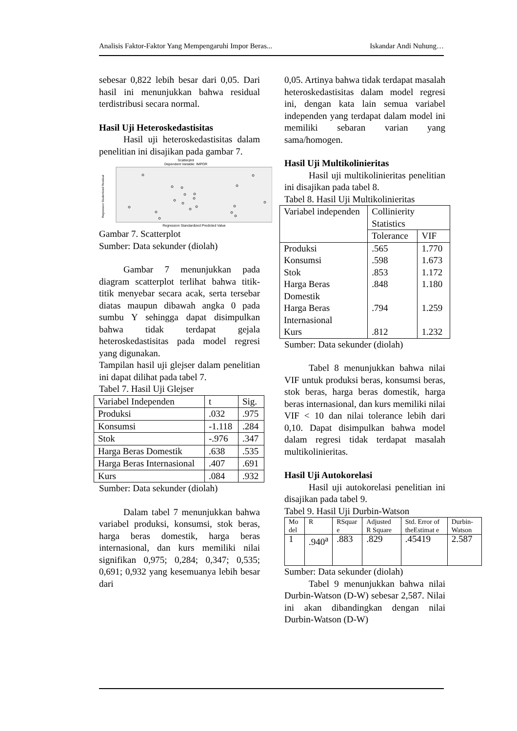Analisis Faktor-Faktor Yang Mempengaruhi Impor Beras... Iskandar Andi Nuhung…
sebesar 0,822 lebih besar dari 0,05. Dari hasil ini menunjukkan bahwa residual terdistribusi secara normal.
Hasil Uji Heteroskedastisitas
Hasil uji heteroskedastisitas dalam penelitian ini disajikan pada gambar 7.
Scatterplot
Dependent Variable: IMPOR
Regression Studentized Residual
Regression Standardized Predicted Value
Gambar 7. Scatterplot
Sumber: Data sekunder (diolah)
Gambar 7 menunjukkan pada diagram scatterplot terlihat bahwa titik-titik menyebar secara acak, serta tersebar diatas maupun dibawah angka 0 pada sumbu Y sehingga dapat disimpulkan bahwa tidak terdapat gejala heteroskedastisitas pada model regresi yang digunakan.
Tampilan hasil uji glejser dalam penelitian ini dapat dilihat pada tabel 7.
Tabel 7. Hasil Uji Glejser
| Variabel Independen | t | Sig. |
| --- | --- | --- |
| Produksi | .032 | .975 |
| Konsumsi | -1.118 | .284 |
| Stok | -.976 | .347 |
| Harga Beras Domestik | .638 | .535 |
| Harga Beras Internasional | .407 | .691 |
| Kurs | .084 | .932 |
Sumber: Data sekunder (diolah)
Dalam tabel 7 menunjukkan bahwa variabel produksi, konsumsi, stok beras, harga beras domestik, harga beras internasional, dan kurs memiliki nilai signifikan 0,975; 0,284; 0,347; 0,535; 0,691; 0,932 yang kesemuanya lebih besar dari
0,05. Artinya bahwa tidak terdapat masalah heteroskedastisitas dalam model regresi ini, dengan kata lain semua variabel independen yang terdapat dalam model ini memiliki sebaran varian yang sama/homogen.
Hasil Uji Multikolinieritas
Hasil uji multikolinieritas penelitian ini disajikan pada tabel 8.
Tabel 8. Hasil Uji Multikolinieritas
| Variabel independen | Collinierity Statistics | |
| --- | --- | --- |
| | Tolerance | VIF |
| Produksi Konsumsi Stok Harga Beras Domestik Harga Beras Internasional Kurs | .565 .598 .853 .848 .794 .812 | 1.770 1.673 1.172 1.180 1.259 1.232 |
Sumber: Data sekunder (diolah)
Tabel 8 menunjukkan bahwa nilai VIF untuk produksi beras, konsumsi beras, stok beras, harga beras domestik, harga beras internasional, dan kurs memiliki nilai VIF < 10 dan nilai tolerance lebih dari 0,10. Dapat disimpulkan bahwa model dalam regresi tidak terdapat masalah multikolinieritas.
Hasil Uji Autokorelasi
Hasil uji autokorelasi penelitian ini disajikan pada tabel 9.
Tabel 9. Hasil Uji Durbin-Watson
| Mo del | R | RSquar e | Adjusted R Square | Std. Error of theEstimat e | Durbin-Watson |
| --- | --- | --- | --- | --- | --- |
| 1 | .940<sup>a</sup> | .883 | .829 | .45419 | 2.587 |
Sumber: Data sekunder (diolah)
Tabel 9 menunjukkan bahwa nilai Durbin-Watson (D-W) sebesar 2,587. Nilai ini akan dibandingkan dengan nilai Durbin-Watson (D-W)